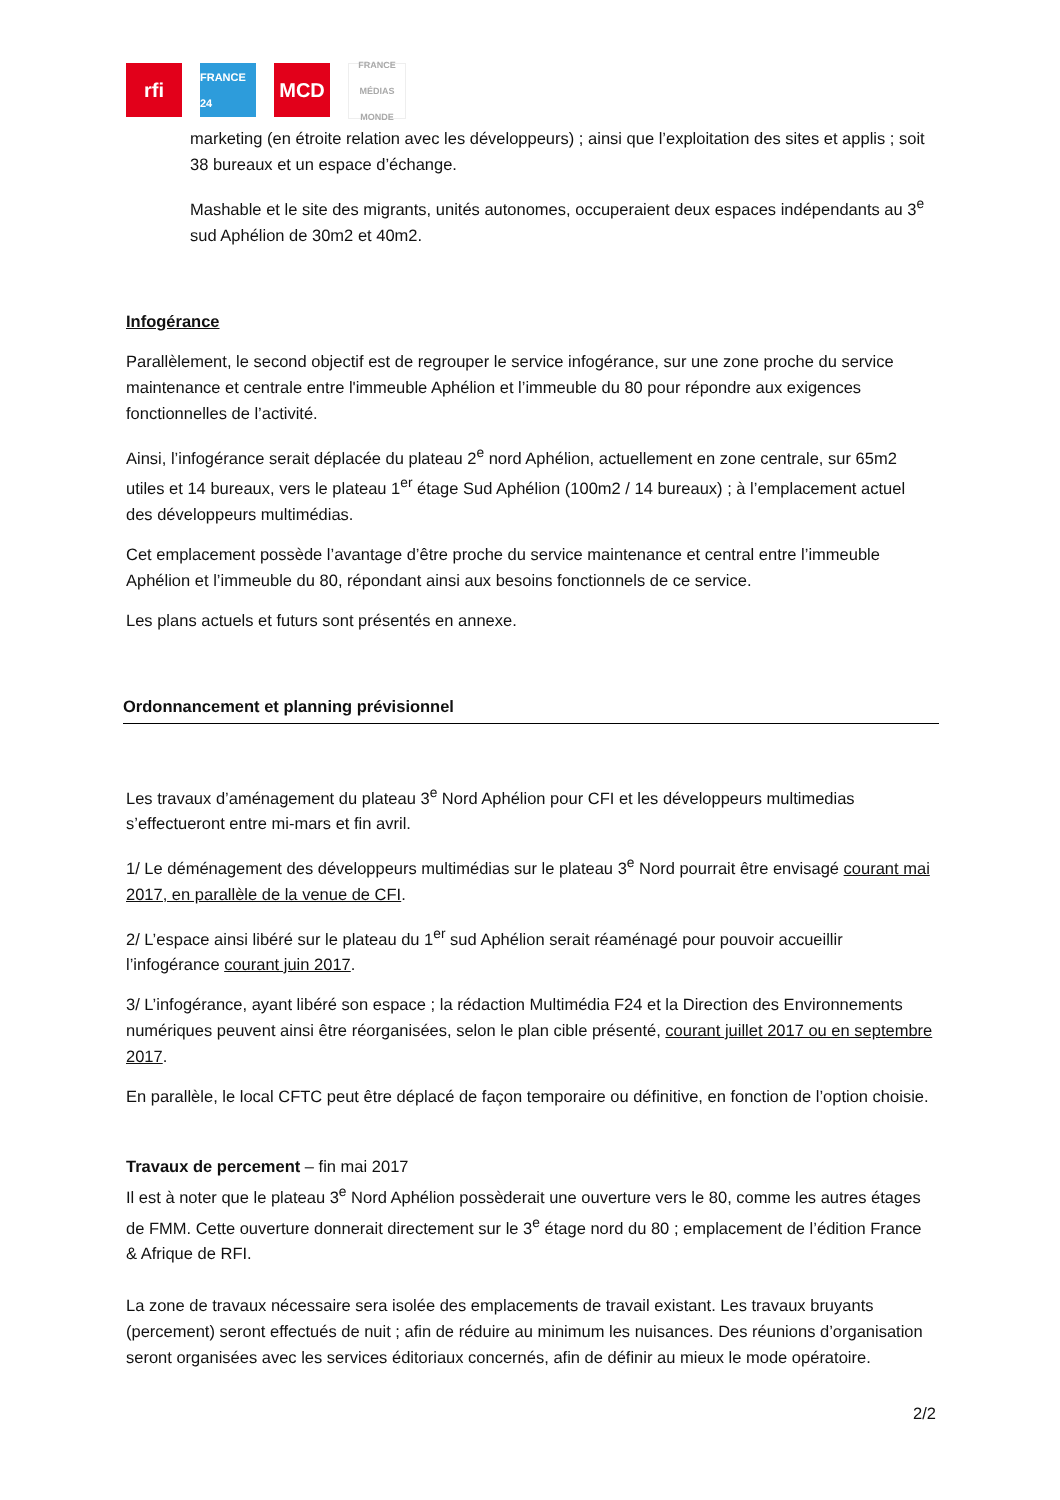rfi
FRANCE 24
MCD
FRANCE MÉDIAS MONDE
marketing (en étroite relation avec les développeurs) ; ainsi que l’exploitation des sites et applis ; soit 38 bureaux et un espace d’échange.
Mashable et le site des migrants, unités autonomes, occuperaient deux espaces indépendants au 3<sup>e</sup> sud Aphélion de 30m2 et 40m2.
Infogérance
Parallèlement, le second objectif est de regrouper le service infogérance, sur une zone proche du service maintenance et centrale entre l'immeuble Aphélion et l’immeuble du 80 pour répondre aux exigences fonctionnelles de l’activité.
Ainsi, l’infogérance serait déplacée du plateau 2<sup>e</sup> nord Aphélion, actuellement en zone centrale, sur 65m2 utiles et 14 bureaux, vers le plateau 1<sup>er</sup> étage Sud Aphélion (100m2 / 14 bureaux) ; à l’emplacement actuel des développeurs multimédias.
Cet emplacement possède l’avantage d’être proche du service maintenance et central entre l’immeuble Aphélion et l’immeuble du 80, répondant ainsi aux besoins fonctionnels de ce service.
Les plans actuels et futurs sont présentés en annexe.
Ordonnancement et planning prévisionnel
Les travaux d’aménagement du plateau 3<sup>e</sup> Nord Aphélion pour CFI et les développeurs multimedias s’effectueront entre mi-mars et fin avril.
1/ Le déménagement des développeurs multimédias sur le plateau 3<sup>e</sup> Nord pourrait être envisagé courant mai 2017, en parallèle de la venue de CFI.
2/ L’espace ainsi libéré sur le plateau du 1<sup>er</sup> sud Aphélion serait réaménagé pour pouvoir accueillir l’infogérance courant juin 2017.
3/ L’infogérance, ayant libéré son espace ; la rédaction Multimédia F24 et la Direction des Environnements numériques peuvent ainsi être réorganisées, selon le plan cible présenté, courant juillet 2017 ou en septembre 2017.
En parallèle, le local CFTC peut être déplacé de façon temporaire ou définitive, en fonction de l’option choisie.
Travaux de percement – fin mai 2017
Il est à noter que le plateau 3<sup>e</sup> Nord Aphélion possèderait une ouverture vers le 80, comme les autres étages de FMM. Cette ouverture donnerait directement sur le 3<sup>e</sup> étage nord du 80 ; emplacement de l’édition France & Afrique de RFI.
La zone de travaux nécessaire sera isolée des emplacements de travail existant. Les travaux bruyants (percement) seront effectués de nuit ; afin de réduire au minimum les nuisances. Des réunions d’organisation seront organisées avec les services éditoriaux concernés, afin de définir au mieux le mode opératoire.
2/2